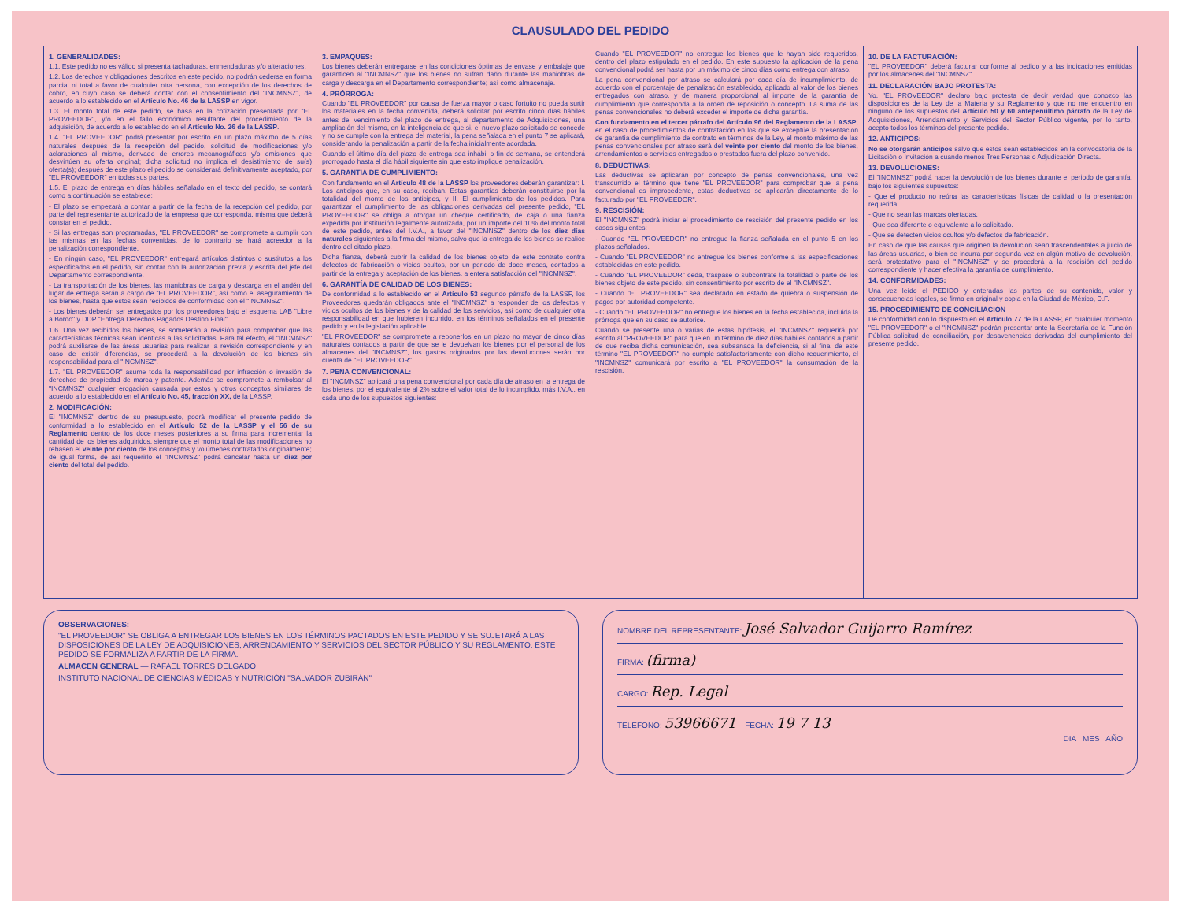CLAUSULADO DEL PEDIDO
1. GENERALIDADES:
1.1. Este pedido no es válido si presenta tachaduras, enmendaduras y/o alteraciones.
1.2. Los derechos y obligaciones descritos en este pedido, no podrán cederse en forma parcial ni total a favor de cualquier otra persona, con excepción de los derechos de cobro, en cuyo caso se deberá contar con el consentimiento del "INCMNSZ", de acuerdo a lo establecido en el Artículo No. 46 de la LASSP en vigor.
1.3. El monto total de este pedido, se basa en la cotización presentada por "EL PROVEEDOR", y/o en el fallo económico resultante del procedimiento de la adquisición, de acuerdo a lo establecido en el Artículo No. 26 de la LASSP.
1.4. "EL PROVEEDOR" podrá presentar por escrito en un plazo máximo de 5 días naturales después de la recepción del pedido, solicitud de modificaciones y/o aclaraciones al mismo, derivado de errores mecanográficos y/o omisiones que desvirtúen su oferta original; dicha solicitud no implica el desistimiento de su(s) oferta(s); después de este plazo el pedido se considerará definitivamente aceptado, por "EL PROVEEDOR" en todas sus partes.
1.5. El plazo de entrega en días hábiles señalado en el texto del pedido, se contará como a continuación se establece:
- El plazo se empezará a contar a partir de la fecha de la recepción del pedido, por parte del representante autorizado de la empresa que corresponda, misma que deberá constar en el pedido.
- Si las entregas son programadas, "EL PROVEEDOR" se compromete a cumplir con las mismas en las fechas convenidas, de lo contrario se hará acreedor a la penalización correspondiente.
- En ningún caso, "EL PROVEEDOR" entregará artículos distintos o sustitutos a los especificados en el pedido, sin contar con la autorización previa y escrita del jefe del Departamento correspondiente.
- La transportación de los bienes, las maniobras de carga y descarga en el andén del lugar de entrega serán a cargo de "EL PROVEEDOR", así como el aseguramiento de los bienes, hasta que estos sean recibidos de conformidad con el "INCMNSZ".
- Los bienes deberán ser entregados por los proveedores bajo el esquema LAB "Libre a Bordo" y DDP "Entrega Derechos Pagados Destino Final".
1.6. Una vez recibidos los bienes, se someterán a revisión para comprobar que las características técnicas sean idénticas a las solicitadas. Para tal efecto, el "INCMNSZ" podrá auxiliarse de las áreas usuarias para realizar la revisión correspondiente y en caso de existir diferencias, se procederá a la devolución de los bienes sin responsabilidad para el "INCMNSZ".
1.7. "EL PROVEEDOR" asume toda la responsabilidad por infracción o invasión de derechos de propiedad de marca y patente. Además se compromete a rembolsar al "INCMNSZ" cualquier erogación causada por estos y otros conceptos similares de acuerdo a lo establecido en el Artículo No. 45, fracción XX, de la LASSP.
2. MODIFICACIÓN:
El "INCMNSZ" dentro de su presupuesto, podrá modificar el presente pedido de conformidad a lo establecido en el Artículo 52 de la LASSP y el 56 de su Reglamento dentro de los doce meses posteriores a su firma para incrementar la cantidad de los bienes adquiridos, siempre que el monto total de las modificaciones no rebasen el veinte por ciento de los conceptos y volúmenes contratados originalmente; de igual forma, de así requerirlo el "INCMNSZ" podrá cancelar hasta un diez por ciento del total del pedido.
3. EMPAQUES:
Los bienes deberán entregarse en las condiciones óptimas de envase y embalaje que garanticen al "INCMNSZ" que los bienes no sufran daño durante las maniobras de carga y descarga en el Departamento correspondiente; así como almacenaje.
4. PRÓRROGA:
Cuando "EL PROVEEDOR" por causa de fuerza mayor o caso fortuito no pueda surtir los materiales en la fecha convenida, deberá solicitar por escrito cinco días hábiles antes del vencimiento del plazo de entrega, al departamento de Adquisiciones, una ampliación del mismo, en la inteligencia de que si, el nuevo plazo solicitado se concede y no se cumple con la entrega del material, la pena señalada en el punto 7 se aplicará, considerando la penalización a partir de la fecha inicialmente acordada.
Cuando el último día del plazo de entrega sea inhábil o fin de semana, se entenderá prorrogado hasta el día hábil siguiente sin que esto implique penalización.
5. GARANTÍA DE CUMPLIMIENTO:
Con fundamento en el Artículo 48 de la LASSP los proveedores deberán garantizar: I. Los anticipos que, en su caso, reciban. Estas garantías deberán constituirse por la totalidad del monto de los anticipos, y II. El cumplimiento de los pedidos. Para garantizar el cumplimiento de las obligaciones derivadas del presente pedido, "EL PROVEEDOR" se obliga a otorgar un cheque certificado, de caja o una fianza expedida por institución legalmente autorizada, por un importe del 10% del monto total de este pedido, antes del I.V.A., a favor del "INCMNSZ" dentro de los diez días naturales siguientes a la firma del mismo, salvo que la entrega de los bienes se realice dentro del citado plazo.
Dicha fianza, deberá cubrir la calidad de los bienes objeto de este contrato contra defectos de fabricación o vicios ocultos, por un periodo de doce meses, contados a partir de la entrega y aceptación de los bienes, a entera satisfacción del "INCMNSZ".
6. GARANTÍA DE CALIDAD DE LOS BIENES:
De conformidad a lo establecido en el Artículo 53 segundo párrafo de la LASSP, los Proveedores quedarán obligados ante el "INCMNSZ" a responder de los defectos y vicios ocultos de los bienes y de la calidad de los servicios, así como de cualquier otra responsabilidad en que hubieren incurrido, en los términos señalados en el presente pedido y en la legislación aplicable.
"EL PROVEEDOR" se compromete a reponerlos en un plazo no mayor de cinco días naturales contados a partir de que se le devuelvan los bienes por el personal de los almacenes del "INCMNSZ", los gastos originados por las devoluciones serán por cuenta de "EL PROVEEDOR".
7. PENA CONVENCIONAL:
El "INCMNSZ" aplicará una pena convencional por cada día de atraso en la entrega de los bienes, por el equivalente al 2% sobre el valor total de lo incumplido, más I.V.A., en cada uno de los supuestos siguientes:
Cuando "EL PROVEEDOR" no entregue los bienes que le hayan sido requeridos, dentro del plazo estipulado en el pedido. En este supuesto la aplicación de la pena convencional podrá ser hasta por un máximo de cinco días como entrega con atraso.
La pena convencional por atraso se calculará por cada día de incumplimiento, de acuerdo con el porcentaje de penalización establecido, aplicado al valor de los bienes entregados con atraso, y de manera proporcional al importe de la garantía de cumplimiento que corresponda a la orden de reposición o concepto. La suma de las penas convencionales no deberá exceder el importe de dicha garantía.
Con fundamento en el tercer párrafo del Artículo 96 del Reglamento de la LASSP, en el caso de procedimientos de contratación en los que se exceptúe la presentación de garantía de cumplimiento de contrato en términos de la Ley, el monto máximo de las penas convencionales por atraso será del veinte por ciento del monto de los bienes, arrendamientos o servicios entregados o prestados fuera del plazo convenido.
8. DEDUCTIVAS:
Las deductivas se aplicarán por concepto de penas convencionales, una vez transcurrido el término que tiene "EL PROVEEDOR" para comprobar que la pena convencional es improcedente, estas deductivas se aplicarán directamente de lo facturado por "EL PROVEEDOR".
9. RESCISIÓN:
El "INCMNSZ" podrá iniciar el procedimiento de rescisión del presente pedido en los casos siguientes:
- Cuando "EL PROVEEDOR" no entregue la fianza señalada en el punto 5 en los plazos señalados.
- Cuando "EL PROVEEDOR" no entregue los bienes conforme a las especificaciones establecidas en este pedido.
- Cuando "EL PROVEEDOR" ceda, traspase o subcontrate la totalidad o parte de los bienes objeto de este pedido, sin consentimiento por escrito de el "INCMNSZ".
- Cuando "EL PROVEEDOR" sea declarado en estado de quiebra o suspensión de pagos por autoridad competente.
- Cuando "EL PROVEEDOR" no entregue los bienes en la fecha establecida, incluida la prórroga que en su caso se autorice.
Cuando se presente una o varias de estas hipótesis, el "INCMNSZ" requerirá por escrito al "PROVEEDOR" para que en un término de diez días hábiles contados a partir de que reciba dicha comunicación, sea subsanada la deficiencia, si al final de este término "EL PROVEEDOR" no cumple satisfactoriamente con dicho requerimiento, el "INCMNSZ" comunicará por escrito a "EL PROVEEDOR" la consumación de la rescisión.
10. DE LA FACTURACIÓN:
"EL PROVEEDOR" deberá facturar conforme al pedido y a las indicaciones emitidas por los almacenes del "INCMNSZ".
11. DECLARACIÓN BAJO PROTESTA:
Yo, "EL PROVEEDOR" declaro bajo protesta de decir verdad que conozco las disposiciones de la Ley de la Materia y su Reglamento y que no me encuentro en ninguno de los supuestos del Artículo 50 y 60 antepenúltimo párrafo de la Ley de Adquisiciones, Arrendamiento y Servicios del Sector Público vigente, por lo tanto, acepto todos los términos del presente pedido.
12. ANTICIPOS:
No se otorgarán anticipos salvo que estos sean establecidos en la convocatoria de la Licitación o Invitación a cuando menos Tres Personas o Adjudicación Directa.
13. DEVOLUCIONES:
El "INCMNSZ" podrá hacer la devolución de los bienes durante el periodo de garantía, bajo los siguientes supuestos:
- Que el producto no reúna las características físicas de calidad o la presentación requerida.
- Que no sean las marcas ofertadas.
- Que sea diferente o equivalente a lo solicitado.
- Que se detecten vicios ocultos y/o defectos de fabricación.
En caso de que las causas que originen la devolución sean trascendentales a juicio de las áreas usuarias, o bien se incurra por segunda vez en algún motivo de devolución, será protestativo para el "INCMNSZ" y se procederá a la rescisión del pedido correspondiente y hacer efectiva la garantía de cumplimiento.
14. CONFORMIDADES:
Una vez leído el PEDIDO y enteradas las partes de su contenido, valor y consecuencias legales, se firma en original y copia en la Ciudad de México, D.F.
15. PROCEDIMIENTO DE CONCILIACIÓN
De conformidad con lo dispuesto en el Artículo 77 de la LASSP, en cualquier momento "EL PROVEEDOR" o el "INCMNSZ" podrán presentar ante la Secretaría de la Función Pública solicitud de conciliación, por desavenencias derivadas del cumplimiento del presente pedido.
OBSERVACIONES:
"EL PROVEEDOR" SE OBLIGA A ENTREGAR LOS BIENES EN LOS TÉRMINOS PACTADOS EN ESTE PEDIDO Y SE SUJETARÁ A LAS DISPOSICIONES DE LA LEY DE ADQUISICIONES, ARRENDAMIENTO Y SERVICIOS DEL SECTOR PÚBLICO Y SU REGLAMENTO. ESTE PEDIDO SE FORMALIZA A PARTIR DE LA FIRMA.
ALMACEN GENERAL — RAFAEL TORRES DELGADO
INSTITUTO NACIONAL DE CIENCIAS MÉDICAS Y NUTRICIÓN "SALVADOR ZUBIRÁN"
NOMBRE DEL REPRESENTANTE: José Salvador Guijarro Ramírez
FIRMA: (firma)
CARGO: Rep. Legal
TELEFONO: 53966671 FECHA: 19 7 13
DIA MES AÑO